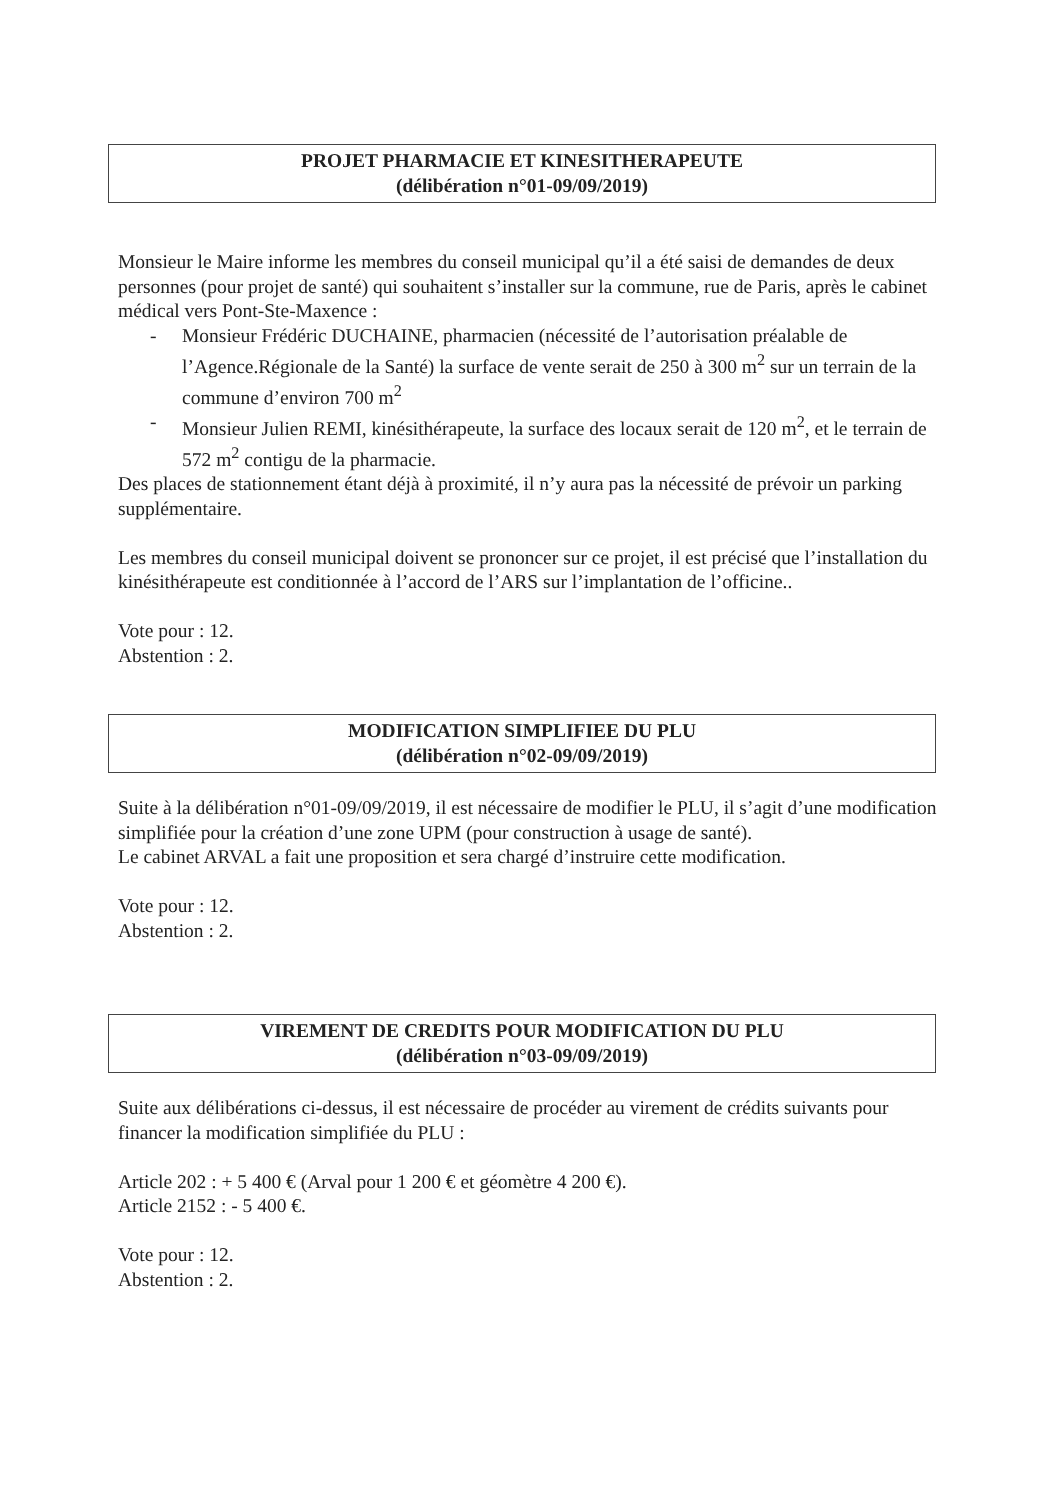PROJET PHARMACIE ET KINESITHERAPEUTE
(délibération n°01-09/09/2019)
Monsieur le Maire informe les membres du conseil municipal qu’il a été saisi de demandes de deux personnes (pour projet de santé) qui souhaitent s’installer sur la commune, rue de Paris, après le cabinet médical vers Pont-Ste-Maxence :
- Monsieur Frédéric DUCHAINE, pharmacien (nécessité de l’autorisation préalable de l’Agence.Régionale de la Santé) la surface de vente serait de 250 à 300 m<sup>2</sup> sur un terrain de la commune d’environ 700 m<sup>2</sup>
- Monsieur Julien REMI, kinésithérapeute, la surface des locaux serait de 120 m<sup>2</sup>, et le terrain de 572 m<sup>2</sup> contigu de la pharmacie.
Des places de stationnement étant déjà à proximité, il n’y aura pas la nécessité de prévoir un parking supplémentaire.
Les membres du conseil municipal doivent se prononcer sur ce projet, il est précisé que l’installation du kinésithérapeute est conditionnée à l’accord de l’ARS sur l’implantation de l’officine..
Vote pour : 12.
Abstention : 2.
MODIFICATION SIMPLIFIEE DU PLU
(délibération n°02-09/09/2019)
Suite à la délibération n°01-09/09/2019, il est nécessaire de modifier le PLU, il s’agit d’une modification simplifiée pour la création d’une zone UPM (pour construction à usage de santé).
Le cabinet ARVAL a fait une proposition et sera chargé d’instruire cette modification.
Vote pour : 12.
Abstention : 2.
VIREMENT DE CREDITS POUR MODIFICATION DU PLU
(délibération n°03-09/09/2019)
Suite aux délibérations ci-dessus, il est nécessaire de procéder au virement de crédits suivants pour financer la modification simplifiée du PLU :
Article 202 : + 5 400 € (Arval pour 1 200 € et géomètre 4 200 €).
Article 2152 : - 5 400 €.
Vote pour : 12.
Abstention : 2.